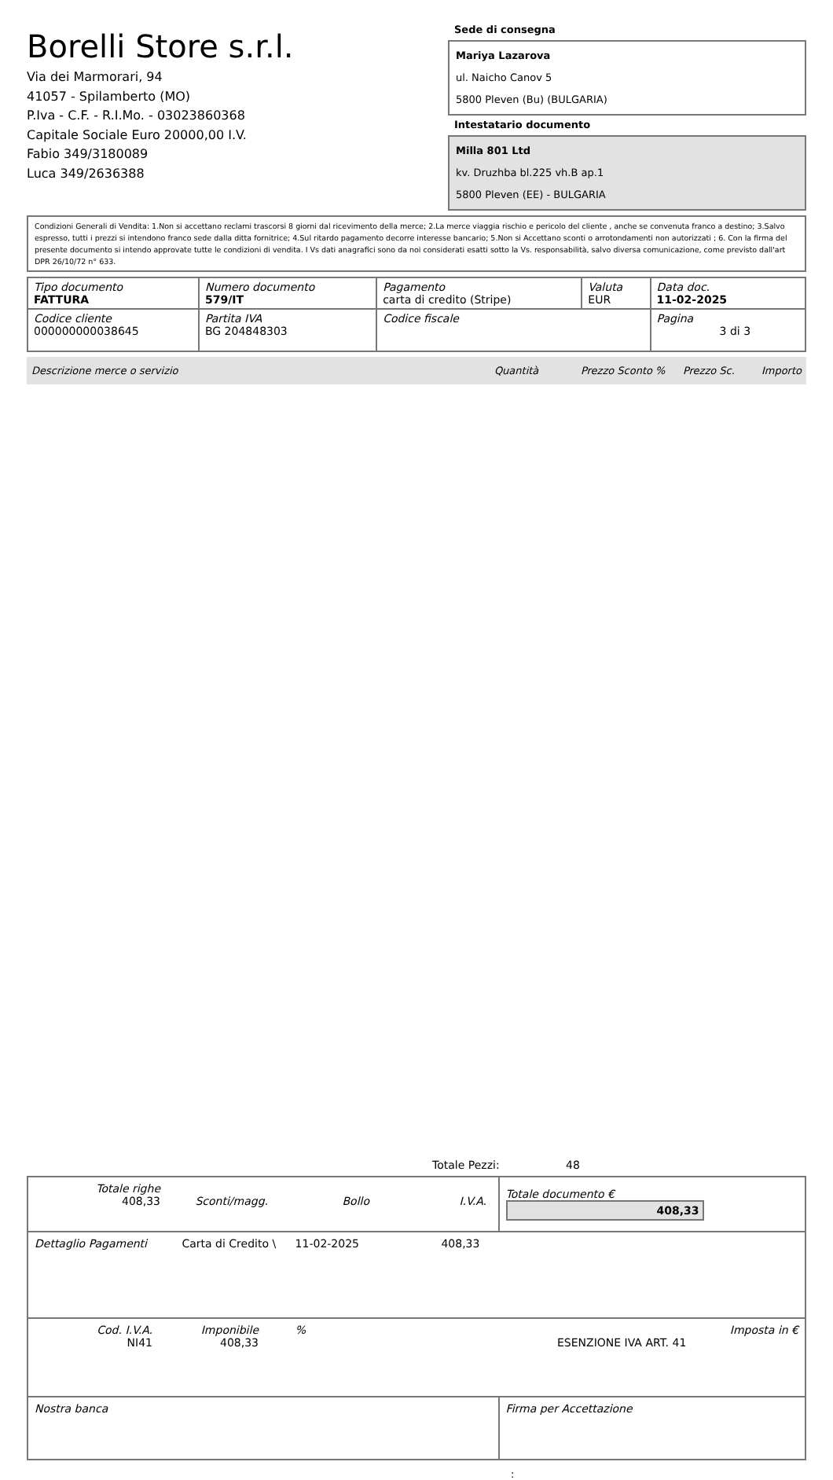Borelli Store s.r.l.
Via dei Marmorari, 94
41057 - Spilamberto (MO)
P.Iva - C.F. - R.I.Mo. - 03023860368
Capitale Sociale Euro 20000,00 I.V.
Fabio 349/3180089
Luca 349/2636388
Sede di consegna
Mariya Lazarova
ul. Naicho Canov 5
5800 Pleven (Bu) (BULGARIA)
Intestatario documento
Milla 801 Ltd
kv. Druzhba bl.225 vh.B ap.1
5800 Pleven (EE) - BULGARIA
Condizioni Generali di Vendita: 1.Non si accettano reclami trascorsi 8 giorni dal ricevimento della merce; 2.La merce viaggia rischio e pericolo del cliente , anche se convenuta franco a destino; 3.Salvo espresso, tutti i prezzi si intendono franco sede dalla ditta fornitrice; 4.Sul ritardo pagamento decorre interesse bancario; 5.Non si Accettano sconti o arrotondamenti non autorizzati ; 6. Con la firma del presente documento si intendo approvate tutte le condizioni di vendita. I Vs dati anagrafici sono da noi considerati esatti sotto la Vs. responsabilità, salvo diversa comunicazione, come previsto dall'art DPR 26/10/72 n° 633.
| Tipo documento FATTURA | Numero documento 579/IT | Pagamento carta di credito (Stripe) | Valuta EUR | Data doc. 11-02-2025 |
| Codice cliente 000000000038645 | Partita IVA BG 204848303 | Codice fiscale | | Pagina 3 di 3 |
Descrizione merce o servizio Quantità Prezzo Sconto % Prezzo Sc. Importo
Totale Pezzi: 48
| Totale righe 408,33 Sconti/magg. Bollo I.V.A. | Totale documento € 408,33 |
| Dettaglio Pagamenti Carta di Credito \ 11-02-2025 408,33 | |
| Cod. I.V.A. NI41 Imponibile 408,33 % ESENZIONE IVA ART. 41 Imposta in € | |
| Nostra banca | Firma per Accettazione |
: